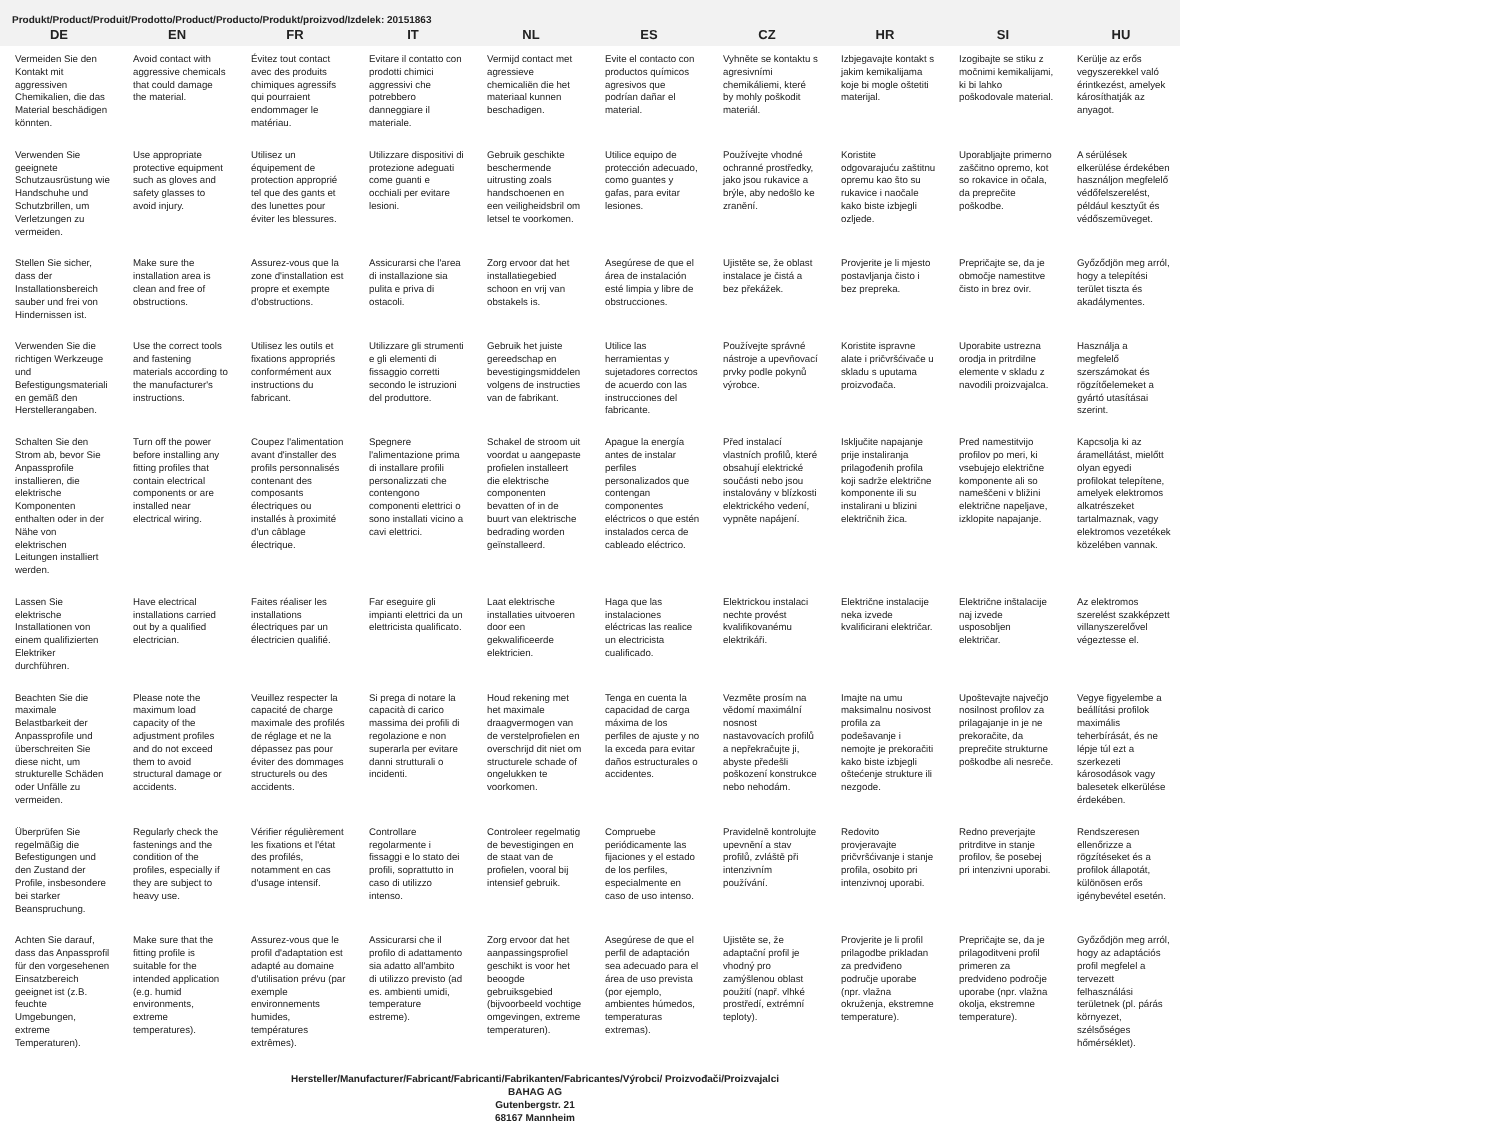Produkt/Product/Produit/Prodotto/Product/Producto/Produkt/proizvod/Izdelek: 20151863
| DE | EN | FR | IT | NL | ES | CZ | HR | SI | HU |
| --- | --- | --- | --- | --- | --- | --- | --- | --- | --- |
| Vermeiden Sie den Kontakt mit aggressiven Chemikalien, die das Material beschädigen könnten. | Avoid contact with aggressive chemicals that could damage the material. | Évitez tout contact avec des produits chimiques agressifs qui pourraient endommager le matériau. | Evitare il contatto con prodotti chimici aggressivi che potrebbero danneggiare il materiale. | Vermijd contact met agressieve chemicaliën die het materiaal kunnen beschadigen. | Evite el contacto con productos químicos agresivos que podrían dañar el material. | Vyhněte se kontaktu s agresivními chemikáliemi, které by mohly poškodit materiál. | Izbjegavajte kontakt s jakim kemikalijama koje bi mogle oštetiti materijal. | Izogibajte se stiku z močnimi kemikalijami, ki bi lahko poškodovale material. | Kerülje az erős vegyszerekkel való érintkezést, amelyek károsíthatják az anyagot. |
| Verwenden Sie geeignete Schutzausrüstung wie Handschuhe und Schutzbrillen, um Verletzungen zu vermeiden. | Use appropriate protective equipment such as gloves and safety glasses to avoid injury. | Utilisez un équipement de protection approprié tel que des gants et des lunettes pour éviter les blessures. | Utilizzare dispositivi di protezione adeguati come guanti e occhiali per evitare lesioni. | Gebruik geschikte beschermende uitrusting zoals handschoenen en een veiligheidsbril om letsel te voorkomen. | Utilice equipo de protección adecuado, como guantes y gafas, para evitar lesiones. | Používejte vhodné ochranné prostředky, jako jsou rukavice a brýle, aby nedošlo ke zranění. | Koristite odgovarajuću zaštitnu opremu kao što su rukavice i naočale kako biste izbjegli ozljede. | Uporabljajte primerno zaščitno opremo, kot so rokavice in očala, da preprečite poškodbe. | A sérülések elkerülése érdekében használjon megfelelő védőfelszerelést, például kesztyűt és védőszemüveget. |
| Stellen Sie sicher, dass der Installationsbereich sauber und frei von Hindernissen ist. | Make sure the installation area is clean and free of obstructions. | Assurez-vous que la zone d'installation est propre et exempte d'obstructions. | Assicurarsi che l'area di installazione sia pulita e priva di ostacoli. | Zorg ervoor dat het installatiegebied schoon en vrij van obstakels is. | Asegúrese de que el área de instalación esté limpia y libre de obstrucciones. | Ujistěte se, že oblast instalace je čistá a bez překážek. | Provjerite je li mjesto postavljanja čisto i bez prepreka. | Prepričajte se, da je območje namestitve čisto in brez ovir. | Győződjön meg arról, hogy a telepítési terület tiszta és akadálymentes. |
| Verwenden Sie die richtigen Werkzeuge und Befestigungsmateriali en gemäß den Herstellerangaben. | Use the correct tools and fastening materials according to the manufacturer's instructions. | Utilisez les outils et fixations appropriés conformément aux instructions du fabricant. | Utilizzare gli strumenti e gli elementi di fissaggio corretti secondo le istruzioni del produttore. | Gebruik het juiste gereedschap en bevestigingsmiddelen volgens de instructies van de fabrikant. | Utilice las herramientas y sujetadores correctos de acuerdo con las instrucciones del fabricante. | Používejte správné nástroje a upevňovací prvky podle pokynů výrobce. | Koristite ispravne alate i pričvršćivače u skladu s uputama proizvođača. | Uporabite ustrezna orodja in pritrdilne elemente v skladu z navodili proizvajalca. | Használja a megfelelő szerszámokat és rögzítőelemeket a gyártó utasításai szerint. |
| Schalten Sie den Strom ab, bevor Sie Anpassprofile installieren, die elektrische Komponenten enthalten oder in der Nähe von elektrischen Leitungen installiert werden. | Turn off the power before installing any fitting profiles that contain electrical components or are installed near electrical wiring. | Coupez l'alimentation avant d'installer des profils personnalisés contenant des composants électriques ou installés à proximité d'un câblage électrique. | Spegnere l'alimentazione prima di installare profili personalizzati che contengono componenti elettrici o sono installati vicino a cavi elettrici. | Schakel de stroom uit voordat u aangepaste profielen installeert die elektrische componenten bevatten of in de buurt van elektrische bedrading worden geïnstalleerd. | Apague la energía antes de instalar perfiles personalizados que contengan componentes eléctricos o que estén instalados cerca de cableado eléctrico. | Před instalací vlastních profilů, které obsahují elektrické součásti nebo jsou instalovány v blízkosti elektrického vedení, vypněte napájení. | Isključite napajanje prije instaliranja prilagođenih profila koji sadrže električne komponente ili su instalirani u blizini električnih žica. | Pred namestitvijo profilov po meri, ki vsebujejo električne komponente ali so nameščeni v bližini električne napeljave, izklopite napajanje. | Kapcsolja ki az áramellátást, mielőtt olyan egyedi profilokat telepítene, amelyek elektromos alkatrészeket tartalmaznak, vagy elektromos vezetékek közelében vannak. |
| Lassen Sie elektrische Installationen von einem qualifizierten Elektriker durchführen. | Have electrical installations carried out by a qualified electrician. | Faites réaliser les installations électriques par un électricien qualifié. | Far eseguire gli impianti elettrici da un elettricista qualificato. | Laat elektrische installaties uitvoeren door een gekwalificeerde elektricien. | Haga que las instalaciones eléctricas las realice un electricista cualificado. | Elektrickou instalaci nechte provést kvalifikovanému elektrikáři. | Električne instalacije neka izvede kvalificirani električar. | Električne inštalacije naj izvede usposobljen električar. | Az elektromos szerelést szakképzett villanyszerelővel végeztesse el. |
| Beachten Sie die maximale Belastbarkeit der Anpassprofile und überschreiten Sie diese nicht, um strukturelle Schäden oder Unfälle zu vermeiden. | Please note the maximum load capacity of the adjustment profiles and do not exceed them to avoid structural damage or accidents. | Veuillez respecter la capacité de charge maximale des profilés de réglage et ne la dépassez pas pour éviter des dommages structurels ou des accidents. | Si prega di notare la capacità di carico massima dei profili di regolazione e non superarla per evitare danni strutturali o incidenti. | Houd rekening met het maximale draagvermogen van de verstelprofielen en overschrijd dit niet om structurele schade of ongelukken te voorkomen. | Tenga en cuenta la capacidad de carga máxima de los perfiles de ajuste y no la exceda para evitar daños estructurales o accidentes. | Vezměte prosím na vědomí maximální nosnost nastavovacích profilů a nepřekračujte ji, abyste předešli poškození konstrukce nebo nehodám. | Imajte na umu maksimalnu nosivost profila za podešavanje i nemojte je prekoračiti kako biste izbjegli oštećenje strukture ili nezgode. | Upoštevajte največjo nosilnost profilov za prilagajanje in je ne prekoračite, da preprečite strukturne poškodbe ali nesreče. | Vegye figyelembe a beállítási profilok maximális teherbírását, és ne lépje túl ezt a szerkezeti károsodások vagy balesetek elkerülése érdekében. |
| Überprüfen Sie regelmäßig die Befestigungen und den Zustand der Profile, insbesondere bei starker Beanspruchung. | Regularly check the fastenings and the condition of the profiles, especially if they are subject to heavy use. | Vérifier régulièrement les fixations et l'état des profilés, notamment en cas d'usage intensif. | Controllare regolarmente i fissaggi e lo stato dei profili, soprattutto in caso di utilizzo intenso. | Controleer regelmatig de bevestigingen en de staat van de profielen, vooral bij intensief gebruik. | Compruebe periódicamente las fijaciones y el estado de los perfiles, especialmente en caso de uso intenso. | Pravidelně kontrolujte upevnění a stav profilů, zvláště při intenzivním používání. | Redovito provjeravajte pričvršćivanje i stanje profila, osobito pri intenzivnoj uporabi. | Redno preverjajte pritrditve in stanje profilov, še posebej pri intenzivni uporabi. | Rendszeresen ellenőrizze a rögzítéseket és a profilok állapotát, különösen erős igénybevétel esetén. |
| Achten Sie darauf, dass das Anpassprofil für den vorgesehenen Einsatzbereich geeignet ist (z.B. feuchte Umgebungen, extreme Temperaturen). | Make sure that the fitting profile is suitable for the intended application (e.g. humid environments, extreme temperatures). | Assurez-vous que le profil d'adaptation est adapté au domaine d'utilisation prévu (par exemple environnements humides, températures extrêmes). | Assicurarsi che il profilo di adattamento sia adatto all'ambito di utilizzo previsto (ad es. ambienti umidi, temperature estreme). | Zorg ervoor dat het aanpassingsprofiel geschikt is voor het beoogde gebruiksgebied (bijvoorbeeld vochtige omgevingen, extreme temperaturen). | Asegúrese de que el perfil de adaptación sea adecuado para el área de uso prevista (por ejemplo, ambientes húmedos, temperaturas extremas). | Ujistěte se, že adaptační profil je vhodný pro zamýšlenou oblast použití (např. vlhké prostředí, extrémní teploty). | Provjerite je li profil prilagodbe prikladan za predviđeno područje uporabe (npr. vlažna okruženja, ekstremne temperature). | Prepričajte se, da je prilagoditveni profil primeren za predvideno področje uporabe (npr. vlažna okolja, ekstremne temperature). | Győződjön meg arról, hogy az adaptációs profil megfelel a tervezett felhasználási területnek (pl. párás környezet, szélsőséges hőmérséklet). |
Hersteller/Manufacturer/Fabricant/Fabricanti/Fabrikanten/Fabricantes/Výrobci/ Proizvođači/Proizvajalci
BAHAG AG
Gutenbergstr. 21
68167 Mannheim